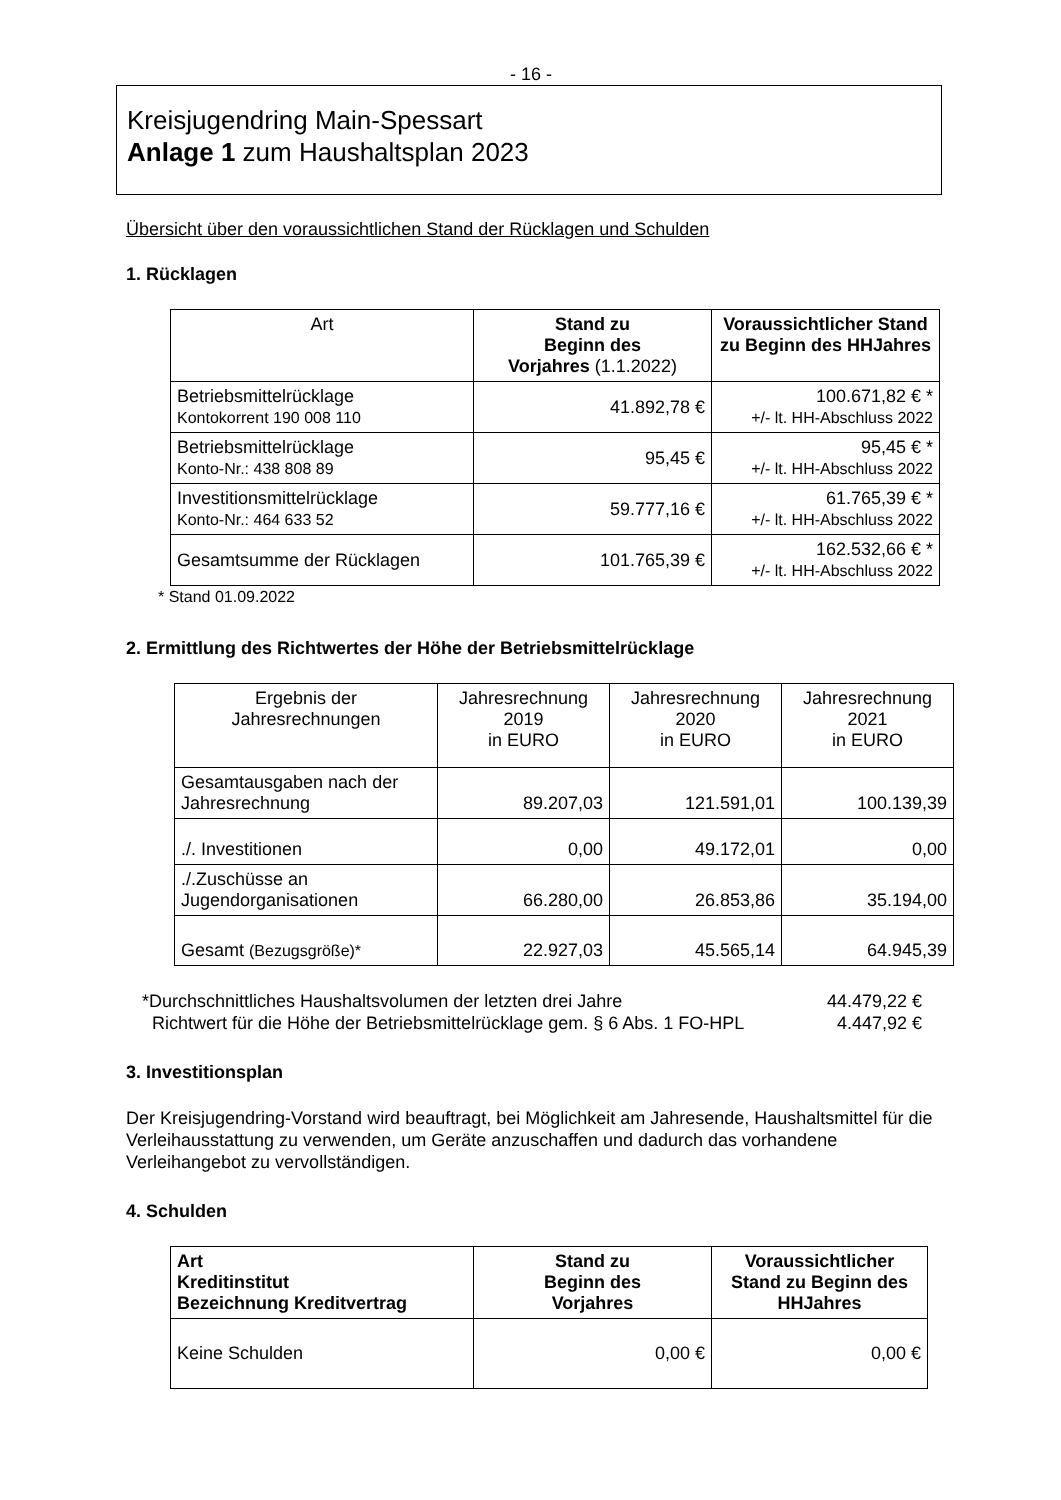- 16 -
Kreisjugendring Main-Spessart
Anlage 1 zum Haushaltsplan 2023
Übersicht über den voraussichtlichen Stand der Rücklagen und Schulden
1. Rücklagen
| Art | Stand zu Beginn des Vorjahres (1.1.2022) | Voraussichtlicher Stand zu Beginn des HHJahres |
| --- | --- | --- |
| Betriebsmittelrücklage Kontokorrent 190 008 110 | 41.892,78 € | 100.671,82 € * +/- lt. HH-Abschluss 2022 |
| Betriebsmittelrücklage Konto-Nr.: 438 808 89 | 95,45 € | 95,45 € * +/- lt. HH-Abschluss 2022 |
| Investitionsmittelrücklage Konto-Nr.: 464 633 52 | 59.777,16 € | 61.765,39 € * +/- lt. HH-Abschluss 2022 |
| Gesamtsumme der Rücklagen | 101.765,39 € | 162.532,66 € * +/- lt. HH-Abschluss 2022 |
* Stand 01.09.2022
2. Ermittlung des Richtwertes der Höhe der Betriebsmittelrücklage
| Ergebnis der Jahresrechnungen | Jahresrechnung 2019 in EURO | Jahresrechnung 2020 in EURO | Jahresrechnung 2021 in EURO |
| --- | --- | --- | --- |
| Gesamtausgaben nach der Jahresrechnung | 89.207,03 | 121.591,01 | 100.139,39 |
| ./. Investitionen | 0,00 | 49.172,01 | 0,00 |
| ./.Zuschüsse an Jugendorganisationen | 66.280,00 | 26.853,86 | 35.194,00 |
| Gesamt (Bezugsgröße)* | 22.927,03 | 45.565,14 | 64.945,39 |
*Durchschnittliches Haushaltsvolumen der letzten drei Jahre 44.479,22 €
Richtwert für die Höhe der Betriebsmittelrücklage gem. § 6 Abs. 1 FO-HPL 4.447,92 €
3. Investitionsplan
Der Kreisjugendring-Vorstand wird beauftragt, bei Möglichkeit am Jahresende, Haushaltsmittel für die Verleihausstattung zu verwenden, um Geräte anzuschaffen und dadurch das vorhandene Verleihangebot zu vervollständigen.
4. Schulden
| Art Kreditinstitut Bezeichnung Kreditvertrag | Stand zu Beginn des Vorjahres | Voraussichtlicher Stand zu Beginn des HHJahres |
| --- | --- | --- |
| Keine Schulden | 0,00 € | 0,00 € |